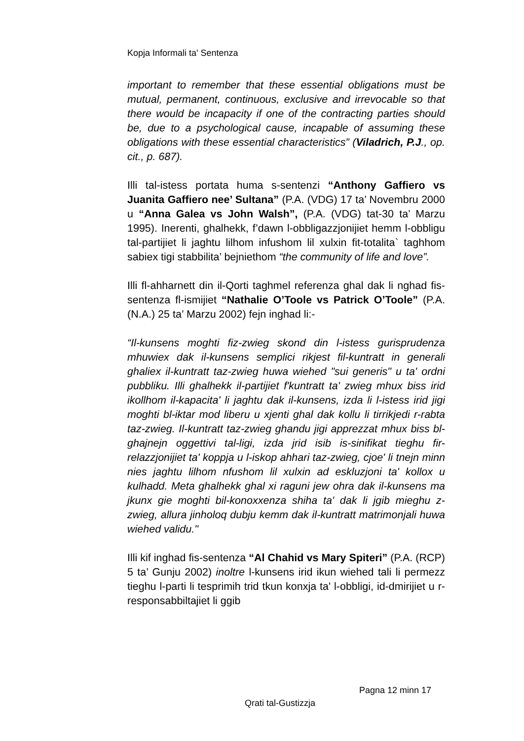Kopja Informali ta' Sentenza
important to remember that these essential obligations must be mutual, permanent, continuous, exclusive and irrevocable so that there would be incapacity if one of the contracting parties should be, due to a psychological cause, incapable of assuming these obligations with these essential characteristics” (Viladrich, P.J., op. cit., p. 687).
Illi tal-istess portata huma s-sentenzi “Anthony Gaffiero vs Juanita Gaffiero nee’ Sultana” (P.A. (VDG) 17 ta’ Novembru 2000 u “Anna Galea vs John Walsh”, (P.A. (VDG) tat-30 ta’ Marzu 1995). Inerenti, ghalhekk, f’dawn l-obbligazzjonijiet hemm l-obbligu tal-partijiet li jaghtu lilhom infushom lil xulxin fit-totalita` taghhom sabiex tigi stabbilita’ bejniethom “the community of life and love”.
Illi fl-ahharnett din il-Qorti taghmel referenza ghal dak li nghad fis-sentenza fl-ismijiet “Nathalie O’Toole vs Patrick O’Toole” (P.A. (N.A.) 25 ta’ Marzu 2002) fejn inghad li:-
“Il-kunsens moghti fiz-zwieg skond din l-istess gurisprudenza mhuwiex dak il-kunsens semplici rikjest fil-kuntratt in generali ghaliex il-kuntratt taz-zwieg huwa wiehed "sui generis" u ta' ordni pubbliku. Illi ghalhekk il-partijiet f'kuntratt ta' zwieg mhux biss irid ikollhom il-kapacita' li jaghtu dak il-kunsens, izda li l-istess irid jigi moghti bl-iktar mod liberu u xjenti ghal dak kollu li tirrikjedi r-rabta taz-zwieg. Il-kuntratt taz-zwieg ghandu jigi apprezzat mhux biss bl-ghajnejn oggettivi tal-ligi, izda jrid isib is-sinifikat tieghu fir-relazzjonijiet ta' koppja u l-iskop ahhari taz-zwieg, cjoe' li tnejn minn nies jaghtu lilhom nfushom lil xulxin ad eskluzjoni ta' kollox u kulhadd. Meta ghalhekk ghal xi raguni jew ohra dak il-kunsens ma jkunx gie moghti bil-konoxxenza shiha ta' dak li jgib mieghu z-zwieg, allura jinholoq dubju kemm dak il-kuntratt matrimonjali huwa wiehed validu."
Illi kif inghad fis-sentenza “Al Chahid vs Mary Spiteri” (P.A. (RCP) 5 ta’ Gunju 2002) inoltre l-kunsens irid ikun wiehed tali li permezz tieghu l-parti li tesprimih trid tkun konxja ta' l-obbligi, id-dmirijiet u r-responsabbiltajiet li ggib
Pagna 12 minn 17
Qrati tal-Gustizzja